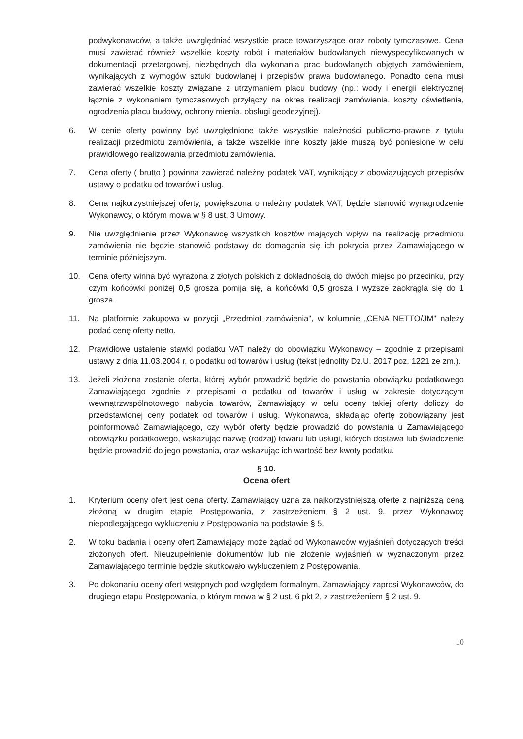podwykonawców, a także uwzględniać wszystkie prace towarzyszące oraz roboty tymczasowe. Cena musi zawierać również wszelkie koszty robót i materiałów budowlanych niewyspecyfikowanych w dokumentacji przetargowej, niezbędnych dla wykonania prac budowlanych objętych zamówieniem, wynikających z wymogów sztuki budowlanej i przepisów prawa budowlanego. Ponadto cena musi zawierać wszelkie koszty związane z utrzymaniem placu budowy (np.: wody i energii elektrycznej łącznie z wykonaniem tymczasowych przyłączy na okres realizacji zamówienia, koszty oświetlenia, ogrodzenia placu budowy, ochrony mienia, obsługi geodezyjnej).
6. W cenie oferty powinny być uwzględnione także wszystkie należności publiczno-prawne z tytułu realizacji przedmiotu zamówienia, a także wszelkie inne koszty jakie muszą być poniesione w celu prawidłowego realizowania przedmiotu zamówienia.
7. Cena oferty ( brutto ) powinna zawierać należny podatek VAT, wynikający z obowiązujących przepisów ustawy o podatku od towarów i usług.
8. Cena najkorzystniejszej oferty, powiększona o należny podatek VAT, będzie stanowić wynagrodzenie Wykonawcy, o którym mowa w § 8 ust. 3 Umowy.
9. Nie uwzględnienie przez Wykonawcę wszystkich kosztów mających wpływ na realizację przedmiotu zamówienia nie będzie stanowić podstawy do domagania się ich pokrycia przez Zamawiającego w terminie późniejszym.
10. Cena oferty winna być wyrażona z złotych polskich z dokładnością do dwóch miejsc po przecinku, przy czym końcówki poniżej 0,5 grosza pomija się, a końcówki 0,5 grosza i wyższe zaokrągla się do 1 grosza.
11. Na platformie zakupowa w pozycji „Przedmiot zamówienia", w kolumnie „CENA NETTO/JM" należy podać cenę oferty netto.
12. Prawidłowe ustalenie stawki podatku VAT należy do obowiązku Wykonawcy – zgodnie z przepisami ustawy z dnia 11.03.2004 r. o podatku od towarów i usług (tekst jednolity Dz.U. 2017 poz. 1221 ze zm.).
13. Jeżeli złożona zostanie oferta, której wybór prowadzić będzie do powstania obowiązku podatkowego Zamawiającego zgodnie z przepisami o podatku od towarów i usług w zakresie dotyczącym wewnątrzwspólnotowego nabycia towarów, Zamawiający w celu oceny takiej oferty doliczy do przedstawionej ceny podatek od towarów i usług. Wykonawca, składając ofertę zobowiązany jest poinformować Zamawiającego, czy wybór oferty będzie prowadzić do powstania u Zamawiającego obowiązku podatkowego, wskazując nazwę (rodzaj) towaru lub usługi, których dostawa lub świadczenie będzie prowadzić do jego powstania, oraz wskazując ich wartość bez kwoty podatku.
§ 10.
Ocena ofert
1. Kryterium oceny ofert jest cena oferty. Zamawiający uzna za najkorzystniejszą ofertę z najniższą ceną złożoną w drugim etapie Postępowania, z zastrzeżeniem § 2 ust. 9, przez Wykonawcę niepodlegającego wykluczeniu z Postępowania na podstawie § 5.
2. W toku badania i oceny ofert Zamawiający może żądać od Wykonawców wyjaśnień dotyczących treści złożonych ofert. Nieuzupełnienie dokumentów lub nie złożenie wyjaśnień w wyznaczonym przez Zamawiającego terminie będzie skutkowało wykluczeniem z Postępowania.
3. Po dokonaniu oceny ofert wstępnych pod względem formalnym, Zamawiający zaprosi Wykonawców, do drugiego etapu Postępowania, o którym mowa w § 2 ust. 6 pkt 2, z zastrzeżeniem § 2 ust. 9.
10